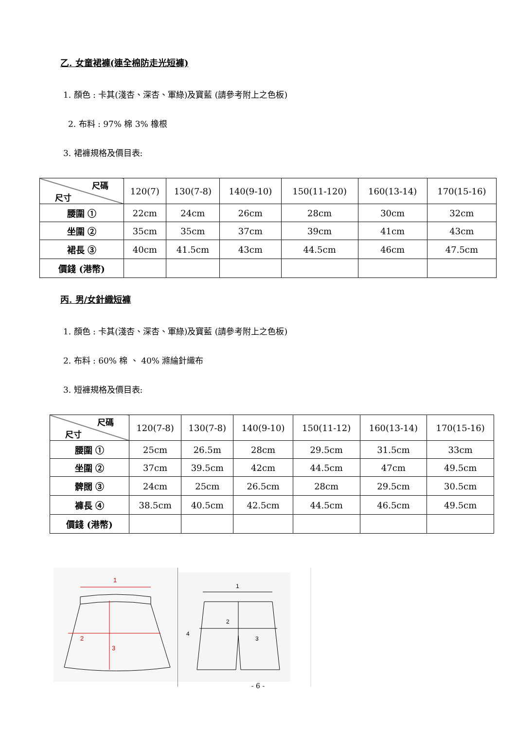乙. 女童裙褲(連全棉防走光短褲)
1. 顏色 : 卡其(淺杏、深杏、軍綠)及寶藍 (請參考附上之色板)
2. 布料 : 97% 棉 3% 橡根
3. 裙褲規格及價目表:
| 尺碼 尺寸 | 120(7) | 130(7-8) | 140(9-10) | 150(11-120) | 160(13-14) | 170(15-16) |
| 腰圍 ① | 22cm | 24cm | 26cm | 28cm | 30cm | 32cm |
| 坐圍 ② | 35cm | 35cm | 37cm | 39cm | 41cm | 43cm |
| 裙長 ③ | 40cm | 41.5cm | 43cm | 44.5cm | 46cm | 47.5cm |
| 價錢 (港幣) | | | | | | |
丙. 男/女針織短褲
1. 顏色 : 卡其(淺杏、深杏、軍綠)及寶藍 (請參考附上之色板)
2. 布料 : 60% 棉 、 40% 滌綸針織布
3. 短褲規格及價目表:
| 尺碼 尺寸 | 120(7-8) | 130(7-8) | 140(9-10) | 150(11-12) | 160(13-14) | 170(15-16) |
| 腰圍 ① | 25cm | 26.5m | 28cm | 29.5cm | 31.5cm | 33cm |
| 坐圍 ② | 37cm | 39.5cm | 42cm | 44.5cm | 47cm | 49.5cm |
| 髀闊 ③ | 24cm | 25cm | 26.5cm | 28cm | 29.5cm | 30.5cm |
| 褲長 ④ | 38.5cm | 40.5cm | 42.5cm | 44.5cm | 46.5cm | 49.5cm |
| 價錢 (港幣) | | | | | | |
1
2
3
1
2
3
4
- 6 -